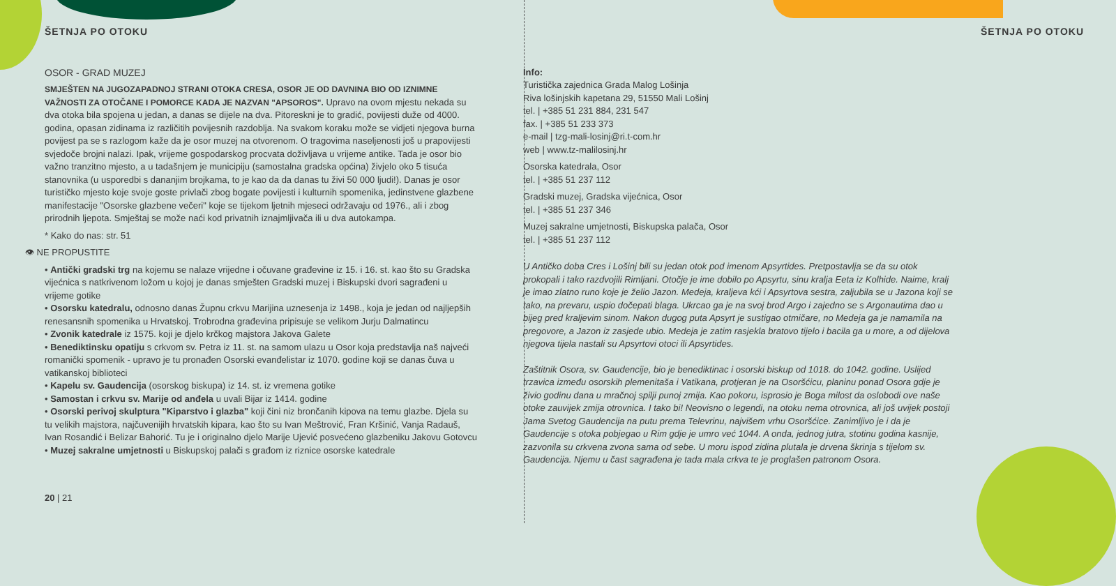ŠETNJA PO OTOKU
OSOR - GRAD MUZEJ
SMJEŠTEN NA JUGOZAPADNOJ STRANI OTOKA CRESA, OSOR JE OD DAVNINA BIO OD IZNIMNE VAŽNOSTI ZA OTOČANE I POMORCE KADA JE NAZVAN "APSOROS". Upravo na ovom mjestu nekada su dva otoka bila spojena u jedan, a danas se dijele na dva. Pitoreskni je to gradić, povijesti duže od 4000. godina, opasan zidinama iz različitih povijesnih razdoblja. Na svakom koraku može se vidjeti njegova burna povijest pa se s razlogom kaže da je osor muzej na otvorenom. O tragovima naseljenosti još u prapovijesti svjedoče brojni nalazi. Ipak, vrijeme gospodarskog procvata doživljava u vrijeme antike. Tada je osor bio važno tranzitno mjesto, a u tadašnjem je municipiju (samostalna gradska općina) živjelo oko 5 tisuća stanovnika (u usporedbi s dananjim brojkama, to je kao da da danas tu živi 50 000 ljudi!). Danas je osor turističko mjesto koje svoje goste privlači zbog bogate povijesti i kulturnih spomenika, jedinstvene glazbene manifestacije "Osorske glazbene večeri" koje se tijekom ljetnih mjeseci održavaju od 1976., ali i zbog prirodnih ljepota. Smještaj se može naći kod privatnih iznajmljivača ili u dva autokampa.
* Kako do nas: str. 51
👁 NE PROPUSTITE
• Antički gradski trg na kojemu se nalaze vrijedne i očuvane građevine iz 15. i 16. st. kao što su Gradska vijećnica s natkrivenom ložom u kojoj je danas smješten Gradski muzej i Biskupski dvori sagrađeni u vrijeme gotike
• Osorsku katedralu, odnosno danas Župnu crkvu Marijina uznesenja iz 1498., koja je jedan od najljepših renesansnih spomenika u Hrvatskoj. Trobrodna građevina pripisuje se velikom Jurju Dalmatincu
• Zvonik katedrale iz 1575. koji je djelo krčkog majstora Jakova Galete
• Benediktinsku opatiju s crkvom sv. Petra iz 11. st. na samom ulazu u Osor koja predstavlja naš najveći romanički spomenik - upravo je tu pronađen Osorski evanđelistar iz 1070. godine koji se danas čuva u vatikanskoj biblioteci
• Kapelu sv. Gaudencija (osorskog biskupa) iz 14. st. iz vremena gotike
• Samostan i crkvu sv. Marije od anđela u uvali Bijar iz 1414. godine
• Osorski perivoj skulptura "Kiparstvo i glazba" koji čini niz brončanih kipova na temu glazbe. Djela su tu velikih majstora, najčuvenijih hrvatskih kipara, kao što su Ivan Meštrović, Fran Kršinić, Vanja Radauš, Ivan Rosandić i Belizar Bahorić. Tu je i originalno djelo Marije Ujević posvećeno glazbeniku Jakovu Gotovcu
• Muzej sakralne umjetnosti u Biskupskoj palači s građom iz riznice osorske katedrale
20 | 21
ŠETNJA PO OTOKU
Info:
Turistička zajednica Grada Malog Lošinja
Riva lošinjskih kapetana 29, 51550 Mali Lošinj
tel. | +385 51 231 884, 231 547
fax. | +385 51 233 373
e-mail | tzg-mali-losinj@ri.t-com.hr
web | www.tz-malilosinj.hr
Osorska katedrala, Osor
tel. | +385 51 237 112
Gradski muzej, Gradska vijećnica, Osor
tel. | +385 51 237 346
Muzej sakralne umjetnosti, Biskupska palača, Osor
tel. | +385 51 237 112
U Antičko doba Cres i Lošinj bili su jedan otok pod imenom Apsyrtides. Pretpostavlja se da su otok prokopali i tako razdvojili Rimljani. Otočje je ime dobilo po Apsyrtu, sinu kralja Eeta iz Kolhide. Naime, kralj je imao zlatno runo koje je želio Jazon. Medeja, kraljeva kći i Apsyrtova sestra, zaljubila se u Jazona koji se tako, na prevaru, uspio dočepati blaga. Ukrcao ga je na svoj brod Argo i zajedno se s Argonautima dao u bijeg pred kraljevim sinom. Nakon dugog puta Apsyrt je sustigao otmičare, no Medeja ga je namamila na pregovore, a Jazon iz zasjede ubio. Medeja je zatim rasjekla bratovo tijelo i bacila ga u more, a od dijelova njegova tijela nastali su Apsyrtovi otoci ili Apsyrtides.
Zaštitnik Osora, sv. Gaudencije, bio je benediktinac i osorski biskup od 1018. do 1042. godine. Uslijed trzavica između osorskih plemenitaša i Vatikana, protjeran je na Osoršćicu, planinu ponad Osora gdje je živio godinu dana u mračnoj spilji punoj zmija. Kao pokoru, isprosio je Boga milost da oslobodi ove naše otoke zauvijek zmija otrovnica. I tako bi! Neovisno o legendi, na otoku nema otrovnica, ali još uvijek postoji Jama Svetog Gaudencija na putu prema Televrinu, najvišem vrhu Osoršćice. Zanimljivo je i da je Gaudencije s otoka pobjegao u Rim gdje je umro već 1044. A onda, jednog jutra, stotinu godina kasnije, zazvonila su crkvena zvona sama od sebe. U moru ispod zidina plutala je drvena škrinja s tijelom sv. Gaudencija. Njemu u čast sagrađena je tada mala crkva te je proglašen patronom Osora.